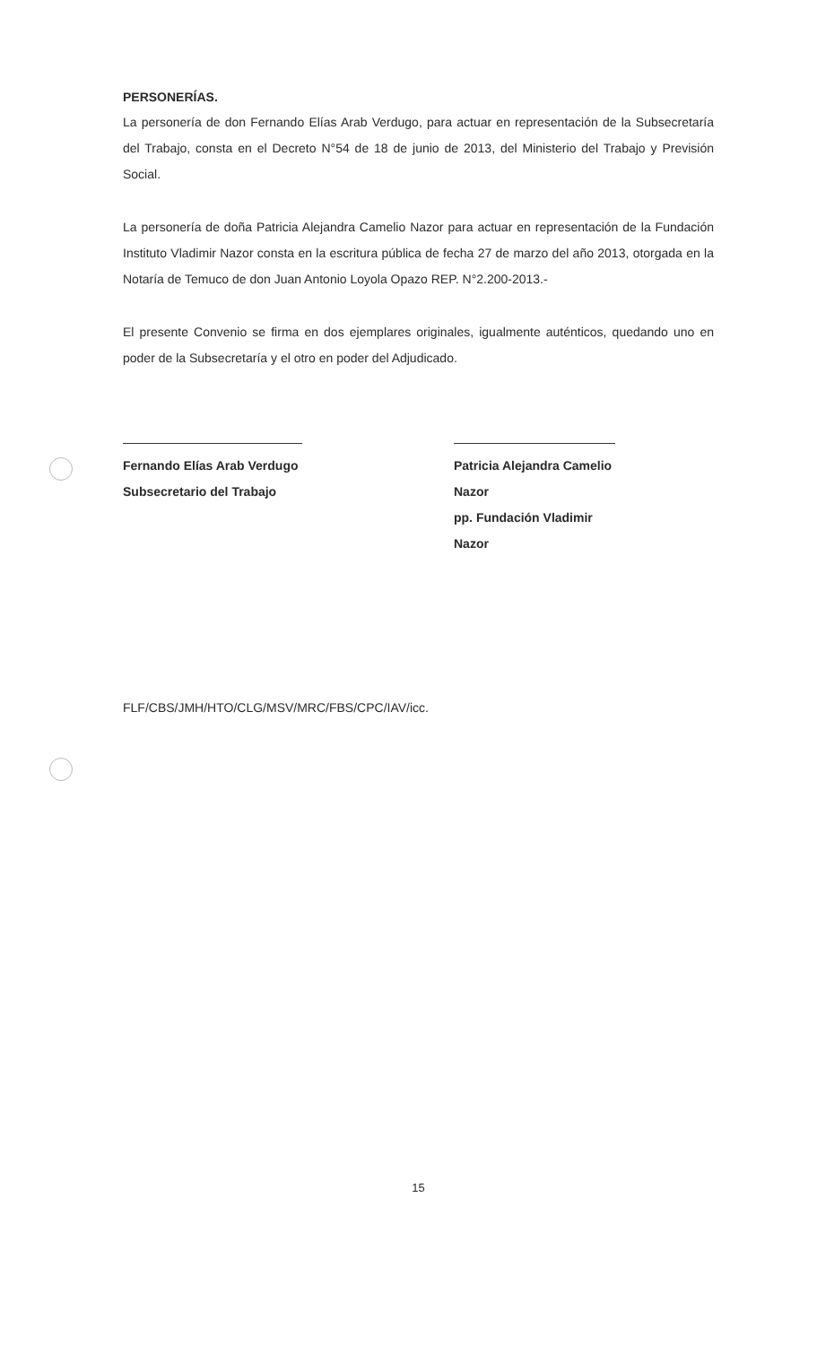PERSONERÍAS.
La personería de don Fernando Elías Arab Verdugo, para actuar en representación de la Subsecretaría del Trabajo, consta en el Decreto N°54 de 18 de junio de 2013, del Ministerio del Trabajo y Previsión Social.
La personería de doña Patricia Alejandra Camelio Nazor para actuar en representación de la Fundación Instituto Vladimir Nazor consta en la escritura pública de fecha 27 de marzo del año 2013, otorgada en la Notaría de Temuco de don Juan Antonio Loyola Opazo REP. N°2.200-2013.-
El presente Convenio se firma en dos ejemplares originales, igualmente auténticos, quedando uno en poder de la Subsecretaría y el otro en poder del Adjudicado.
Fernando Elías Arab Verdugo
Subsecretario del Trabajo
Patricia Alejandra Camelio Nazor
pp. Fundación Vladimir Nazor
FLF/CBS/JMH/HTO/CLG/MSV/MRC/FBS/CPC/IAV/icc.
15